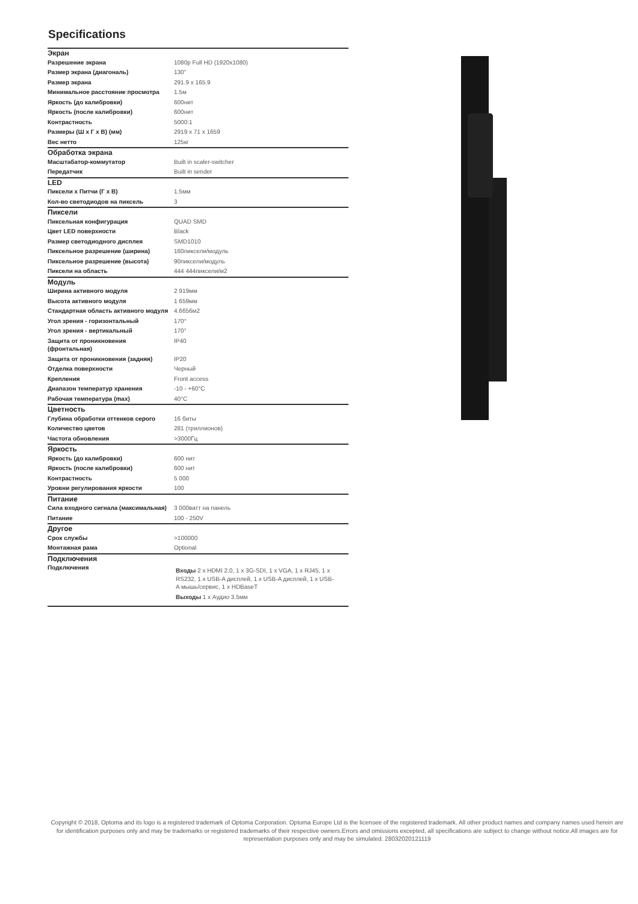Specifications
| Экран | |
| --- | --- |
| Разрешение экрана | 1080p Full HD (1920x1080) |
| Размер экрана (диагональ) | 130" |
| Размер экрана | 291.9 x 165.9 |
| Минимальное расстояние просмотра | 1.5м |
| Яркость (до калибровки) | 600нит |
| Яркость (после калибровки) | 600нит |
| Контрастность | 5000:1 |
| Размеры (Ш х Г х В) (мм) | 2919 x 71 x 1659 |
| Вес нетто | 125кг |
| Обработка экрана | |
| Масштабатор-коммутатор | Built in scaler-switcher |
| Передатчик | Built in sender |
| LED | |
| Пиксели х Питчи (Г х В) | 1.5мм |
| Кол-во светодиодов на пиксель | 3 |
| Пиксели | |
| Пиксельная конфигурация | QUAD SMD |
| Цвет LED поверхности | Black |
| Размер светодиодного дисплея | SMD1010 |
| Пиксельное разрешение (ширина) | 160пиксели/модуль |
| Пиксельное разрешение (высота) | 90пиксели/модуль |
| Пиксели на область | 444 444пиксели/м2 |
| Модуль | |
| Ширина активного модуля | 2 919мм |
| Высота активного модуля | 1 659мм |
| Стандартная область активного модуля | 4.6656м2 |
| Угол зрения - горизонтальный | 170° |
| Угол зрения - вертикальный | 170° |
| Защита от проникновения (фронтальная) | IP40 |
| Защита от проникновения (задняя) | IP20 |
| Отделка поверхности | Черный |
| Крепления | Front access |
| Диапазон температур хранения | -10 - +60°C |
| Рабочая температура (max) | 40°C |
| Цветность | |
| Глубина обработки оттенков серого | 16 биты |
| Количество цветов | 281 (триллионов) |
| Частота обновления | >3000Гц |
| Яркость | |
| Яркость (до калибровки) | 600 нит |
| Яркость (после калибровки) | 600 нит |
| Контрастность | 5 000 |
| Уровни регулирования яркости | 100 |
| Питание | |
| Сила входного сигнала (максимальная) | 3 000ватт на панель |
| Питание | 100 - 250V |
| Другое | |
| Срок службы | >100000 |
| Монтажная рама | Optional |
| Подключения | |
| Подключения | Входы 2 x HDMI 2.0, 1 x 3G-SDI, 1 x VGA, 1 x RJ45, 1 x RS232, 1 x USB-A дисплей, 1 x USB-A дисплей, 1 x USB-A мышь/сервис, 1 x HDBaseT Выходы 1 x Аудио 3.5мм |
Copyright © 2018, Optoma and its logo is a registered trademark of Optoma Corporation. Optoma Europe Ltd is the licensee of the registered trademark. All other product names and company names used herein are for identification purposes only and may be trademarks or registered trademarks of their respective owners.Errors and omissions excepted, all specifications are subject to change without notice.All images are for representation purposes only and may be simulated. 28032020121119